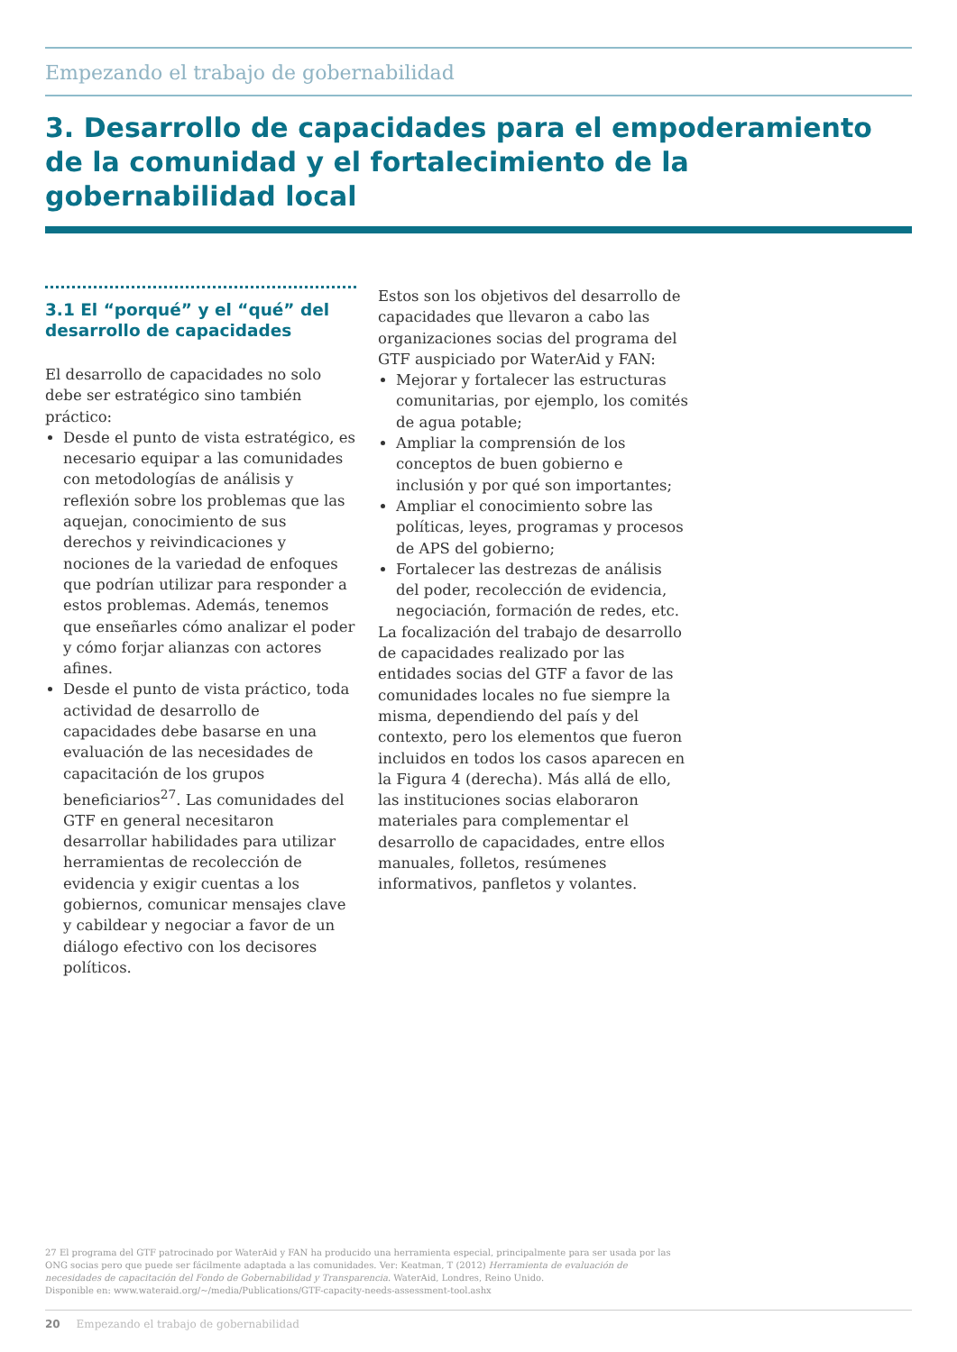Empezando el trabajo de gobernabilidad
3. Desarrollo de capacidades para el empoderamiento de la comunidad y el fortalecimiento de la gobernabilidad local
3.1 El “porqué” y el “qué” del desarrollo de capacidades
El desarrollo de capacidades no solo debe ser estratégico sino también práctico:
Desde el punto de vista estratégico, es necesario equipar a las comunidades con metodologías de análisis y reflexión sobre los problemas que las aquejan, conocimiento de sus derechos y reivindicaciones y nociones de la variedad de enfoques que podrían utilizar para responder a estos problemas. Además, tenemos que enseñarles cómo analizar el poder y cómo forjar alianzas con actores afines.
Desde el punto de vista práctico, toda actividad de desarrollo de capacidades debe basarse en una evaluación de las necesidades de capacitación de los grupos beneficiarios<sup>27</sup>. Las comunidades del GTF en general necesitaron desarrollar habilidades para utilizar herramientas de recolección de evidencia y exigir cuentas a los gobiernos, comunicar mensajes clave y cabildear y negociar a favor de un diálogo efectivo con los decisores políticos.
Estos son los objetivos del desarrollo de capacidades que llevaron a cabo las organizaciones socias del programa del GTF auspiciado por WaterAid y FAN:
Mejorar y fortalecer las estructuras comunitarias, por ejemplo, los comités de agua potable;
Ampliar la comprensión de los conceptos de buen gobierno e inclusión y por qué son importantes;
Ampliar el conocimiento sobre las políticas, leyes, programas y procesos de APS del gobierno;
Fortalecer las destrezas de análisis del poder, recolección de evidencia, negociación, formación de redes, etc.
La focalización del trabajo de desarrollo de capacidades realizado por las entidades socias del GTF a favor de las comunidades locales no fue siempre la misma, dependiendo del país y del contexto, pero los elementos que fueron incluidos en todos los casos aparecen en la Figura 4 (derecha). Más allá de ello, las instituciones socias elaboraron materiales para complementar el desarrollo de capacidades, entre ellos manuales, folletos, resúmenes informativos, panfletos y volantes.
27 El programa del GTF patrocinado por WaterAid y FAN ha producido una herramienta especial, principalmente para ser usada por las ONG socias pero que puede ser fácilmente adaptada a las comunidades. Ver: Keatman, T (2012) Herramienta de evaluación de necesidades de capacitación del Fondo de Gobernabilidad y Transparencia. WaterAid, Londres, Reino Unido.
Disponible en: www.wateraid.org/~/media/Publications/GTF-capacity-needs-assessment-tool.ashx
20 Empezando el trabajo de gobernabilidad